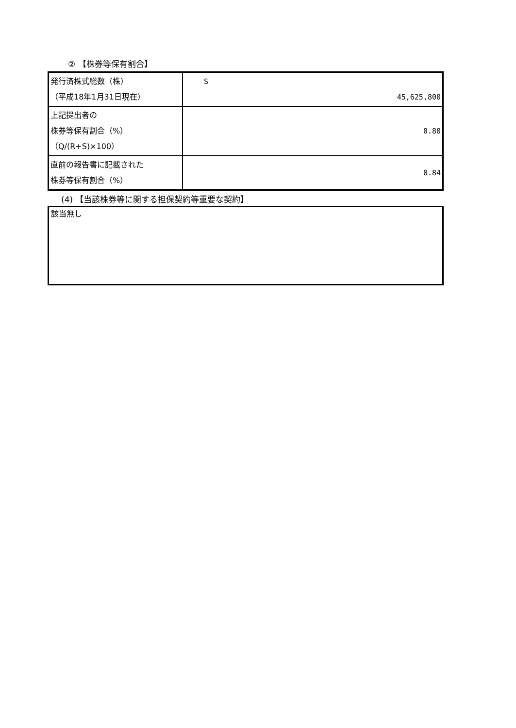② 【株券等保有割合】
| 発行済株式総数（株） （平成18年1月31日現在） | S 45,625,800 |
| 上記提出者の 株券等保有割合（%） （Q/(R+S)×100） | 0.80 |
| 直前の報告書に記載された 株券等保有割合（%） | 0.84 |
(4) 【当該株券等に関する担保契約等重要な契約】
該当無し